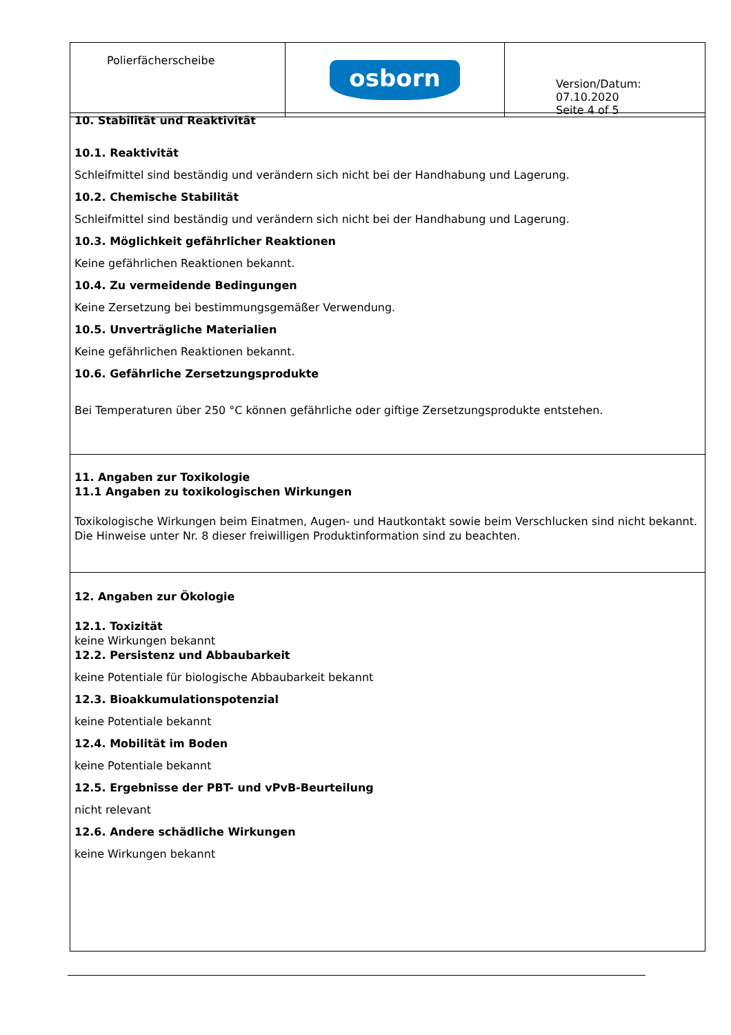| Polierfächerscheibe | osborn | Version/Datum: 07.10.2020 Seite 4 of 5 |
10. Stabilität und Reaktivität
10.1. Reaktivität
Schleifmittel sind beständig und verändern sich nicht bei der Handhabung und Lagerung.
10.2. Chemische Stabilität
Schleifmittel sind beständig und verändern sich nicht bei der Handhabung und Lagerung.
10.3. Möglichkeit gefährlicher Reaktionen
Keine gefährlichen Reaktionen bekannt.
10.4. Zu vermeidende Bedingungen
Keine Zersetzung bei bestimmungsgemäßer Verwendung.
10.5. Unverträgliche Materialien
Keine gefährlichen Reaktionen bekannt.
10.6. Gefährliche Zersetzungsprodukte
Bei Temperaturen über 250 °C können gefährliche oder giftige Zersetzungsprodukte entstehen.
11. Angaben zur Toxikologie
11.1 Angaben zu toxikologischen Wirkungen
Toxikologische Wirkungen beim Einatmen, Augen- und Hautkontakt sowie beim Verschlucken sind nicht bekannt.
Die Hinweise unter Nr. 8 dieser freiwilligen Produktinformation sind zu beachten.
12. Angaben zur Ökologie
12.1. Toxizität
keine Wirkungen bekannt
12.2. Persistenz und Abbaubarkeit
keine Potentiale für biologische Abbaubarkeit bekannt
12.3. Bioakkumulationspotenzial
keine Potentiale bekannt
12.4. Mobilität im Boden
keine Potentiale bekannt
12.5. Ergebnisse der PBT- und vPvB-Beurteilung
nicht relevant
12.6. Andere schädliche Wirkungen
keine Wirkungen bekannt